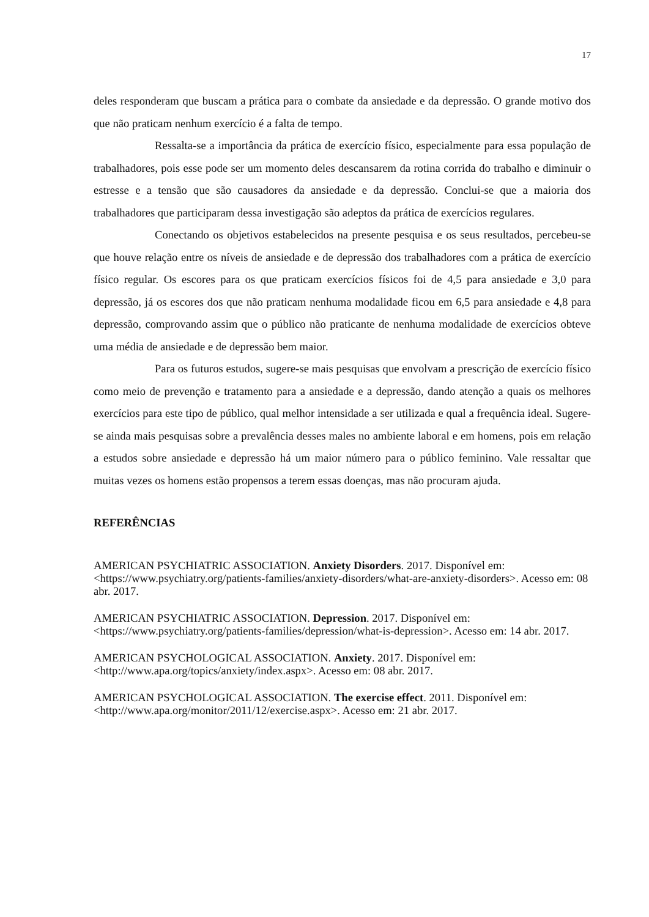17
deles responderam que buscam a prática para o combate da ansiedade e da depressão. O grande motivo dos que não praticam nenhum exercício é a falta de tempo.
Ressalta-se a importância da prática de exercício físico, especialmente para essa população de trabalhadores, pois esse pode ser um momento deles descansarem da rotina corrida do trabalho e diminuir o estresse e a tensão que são causadores da ansiedade e da depressão. Conclui-se que a maioria dos trabalhadores que participaram dessa investigação são adeptos da prática de exercícios regulares.
Conectando os objetivos estabelecidos na presente pesquisa e os seus resultados, percebeu-se que houve relação entre os níveis de ansiedade e de depressão dos trabalhadores com a prática de exercício físico regular. Os escores para os que praticam exercícios físicos foi de 4,5 para ansiedade e 3,0 para depressão, já os escores dos que não praticam nenhuma modalidade ficou em 6,5 para ansiedade e 4,8 para depressão, comprovando assim que o público não praticante de nenhuma modalidade de exercícios obteve uma média de ansiedade e de depressão bem maior.
Para os futuros estudos, sugere-se mais pesquisas que envolvam a prescrição de exercício físico como meio de prevenção e tratamento para a ansiedade e a depressão, dando atenção a quais os melhores exercícios para este tipo de público, qual melhor intensidade a ser utilizada e qual a frequência ideal. Sugere-se ainda mais pesquisas sobre a prevalência desses males no ambiente laboral e em homens, pois em relação a estudos sobre ansiedade e depressão há um maior número para o público feminino. Vale ressaltar que muitas vezes os homens estão propensos a terem essas doenças, mas não procuram ajuda.
REFERÊNCIAS
AMERICAN PSYCHIATRIC ASSOCIATION. Anxiety Disorders. 2017. Disponível em: <https://www.psychiatry.org/patients-families/anxiety-disorders/what-are-anxiety-disorders>. Acesso em: 08 abr. 2017.
AMERICAN PSYCHIATRIC ASSOCIATION. Depression. 2017. Disponível em: <https://www.psychiatry.org/patients-families/depression/what-is-depression>. Acesso em: 14 abr. 2017.
AMERICAN PSYCHOLOGICAL ASSOCIATION. Anxiety. 2017. Disponível em: <http://www.apa.org/topics/anxiety/index.aspx>. Acesso em: 08 abr. 2017.
AMERICAN PSYCHOLOGICAL ASSOCIATION. The exercise effect. 2011. Disponível em: <http://www.apa.org/monitor/2011/12/exercise.aspx>. Acesso em: 21 abr. 2017.